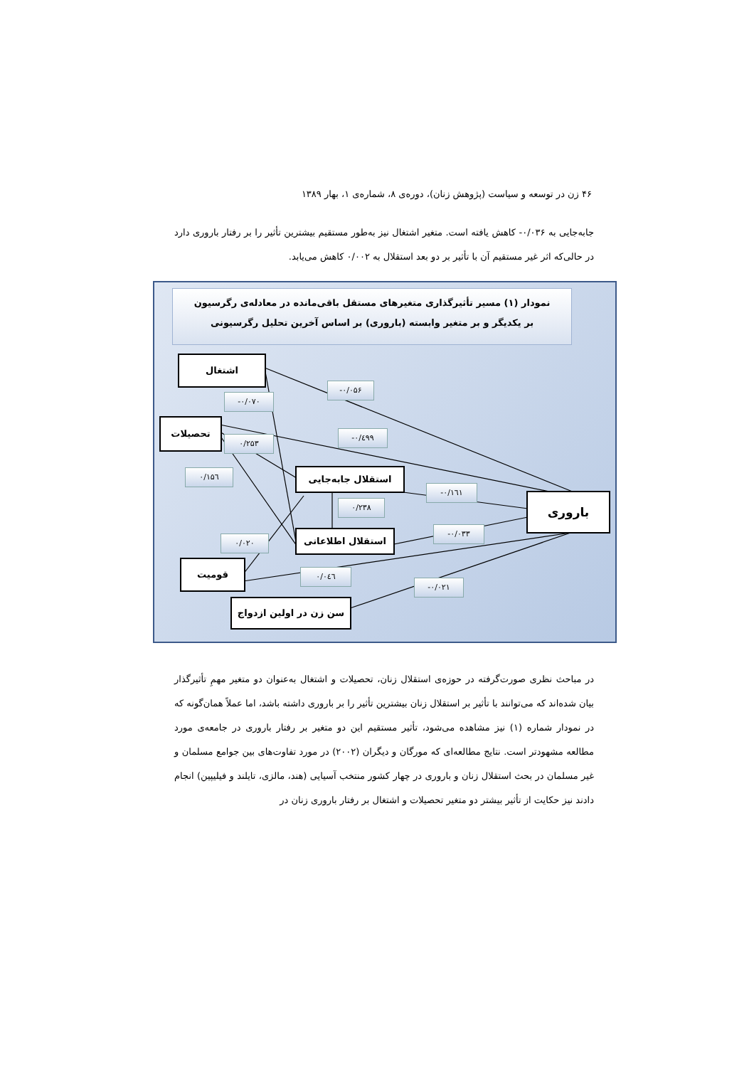۴۶ زن در توسعه و سیاست (پژوهش زنان)، دوره‌ی ۸، شماره‌ی ۱، بهار ۱۳۸۹
جابه‌جایی به ۰/۰۳۶- کاهش یافته است. متغیر اشتغال نیز به‌طور مستقیم بیشترین تأثیر را بر رفتار باروری دارد در حالی‌که اثر غیر مستقیم آن با تأثیر بر دو بعد استقلال به ۰/۰۰۲ کاهش می‌یابد.
نمودار (۱) مسیر تأثیرگذاری متغیرهای مستقل باقی‌مانده در معادله‌ی رگرسیون
بر یکدیگر و بر متغیر وابسته (باروری) بر اساس آخرین تحلیل رگرسیونی
اشتغال
تحصیلات
استقلال جابه‌جایی
استقلال اطلاعاتی
قومیت
سن زن در اولین ازدواج
باروری
-۰/۰۵۶
-۰/۰۷۰
-۰/٤۹۹
۰/۲۵۳
۰/۱۵٦
-۰/۱٦۱
۰/۲۳۸
-۰/۰۳۳
۰/۰۲۰
۰/۰٤٦
-۰/۰۲۱
در مباحث نظری صورت‌گرفته در حوزه‌ی استقلال زنان، تحصیلات و اشتغال به‌عنوان دو متغیر مهمِ تأثیرگذار بیان شده‌اند که می‌توانند با تأثیر بر استقلال زنان بیشترین تأثیر را بر باروری داشته باشد، اما عملاً همان‌گونه که در نمودار شماره (۱) نیز مشاهده می‌شود، تأثیر مستقیم این دو متغیر بر رفتار باروری در جامعه‌ی مورد مطالعه مشهودتر است. نتایج مطالعه‌ای که مورگان و دیگران (۲۰۰۲) در مورد تفاوت‌های بین جوامع مسلمان و غیر مسلمان در بحث استقلال زنان و باروری در چهار کشور منتخب آسیایی (هند، مالزی، تایلند و فیلیپین) انجام دادند نیز حکایت از تأثیر بیشتر دو متغیر تحصیلات و اشتغال بر رفتار باروری زنان در